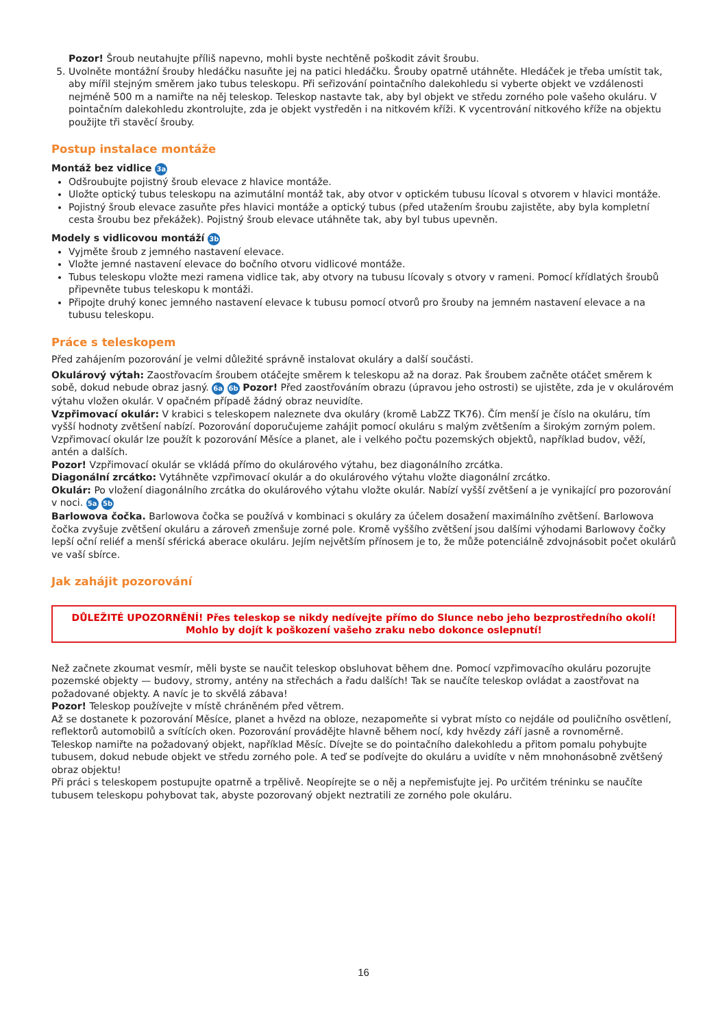Pozor! Šroub neutahujte příliš napevno, mohli byste nechtěně poškodit závit šroubu.
5. Uvolněte montážní šrouby hledáčku nasuňte jej na patici hledáčku. Šrouby opatrně utáhněte. Hledáček je třeba umístit tak, aby mířil stejným směrem jako tubus teleskopu. Při seřizování pointačního dalekohledu si vyberte objekt ve vzdálenosti nejméně 500 m a namiřte na něj teleskop. Teleskop nastavte tak, aby byl objekt ve středu zorného pole vašeho okuláru. V pointačním dalekohledu zkontrolujte, zda je objekt vystředěn i na nitkovém kříži. K vycentrování nitkového kříže na objektu použijte tři stavěcí šrouby.
Postup instalace montáže
Montáž bez vidlice 3a
Odšroubujte pojistný šroub elevace z hlavice montáže.
Uložte optický tubus teleskopu na azimutální montáž tak, aby otvor v optickém tubusu lícoval s otvorem v hlavici montáže.
Pojistný šroub elevace zasuňte přes hlavici montáže a optický tubus (před utažením šroubu zajistěte, aby byla kompletní cesta šroubu bez překážek). Pojistný šroub elevace utáhněte tak, aby byl tubus upevněn.
Modely s vidlicovou montáží 3b
Vyjměte šroub z jemného nastavení elevace.
Vložte jemné nastavení elevace do bočního otvoru vidlicové montáže.
Tubus teleskopu vložte mezi ramena vidlice tak, aby otvory na tubusu lícovaly s otvory v rameni. Pomocí křídlatých šroubů připevněte tubus teleskopu k montáži.
Připojte druhý konec jemného nastavení elevace k tubusu pomocí otvorů pro šrouby na jemném nastavení elevace a na tubusu teleskopu.
Práce s teleskopem
Před zahájením pozorování je velmi důležité správně instalovat okuláry a další součásti.
Okulárový výtah: Zaostřovacím šroubem otáčejte směrem k teleskopu až na doraz. Pak šroubem začněte otáčet směrem k sobě, dokud nebude obraz jasný. 6a 6b Pozor! Před zaostřováním obrazu (úpravou jeho ostrosti) se ujistěte, zda je v okulárovém výtahu vložen okulár. V opačném případě žádný obraz neuvidíte.
Vzpřimovací okulár: V krabici s teleskopem naleznete dva okuláry (kromě LabZZ TK76). Čím menší je číslo na okuláru, tím vyšší hodnoty zvětšení nabízí. Pozorování doporučujeme zahájit pomocí okuláru s malým zvětšením a širokým zorným polem. Vzpřimovací okulár lze použít k pozorování Měsíce a planet, ale i velkého počtu pozemských objektů, například budov, věží, antén a dalších.
Pozor! Vzpřimovací okulár se vkládá přímo do okulárového výtahu, bez diagonálního zrcátka.
Diagonální zrcátko: Vytáhněte vzpřimovací okulár a do okulárového výtahu vložte diagonální zrcátko.
Okulár: Po vložení diagonálního zrcátka do okulárového výtahu vložte okulár. Nabízí vyšší zvětšení a je vynikající pro pozorování v noci. 5a 5b
Barlowova čočka. Barlowova čočka se používá v kombinaci s okuláry za účelem dosažení maximálního zvětšení. Barlowova čočka zvyšuje zvětšení okuláru a zároveň zmenšuje zorné pole. Kromě vyššího zvětšení jsou dalšími výhodami Barlowovy čočky lepší oční reliéf a menší sférická aberace okuláru. Jejím největším přínosem je to, že může potenciálně zdvojnásobit počet okulárů ve vaší sbírce.
Jak zahájit pozorování
DŮLEŽITÉ UPOZORNĚNÍ! Přes teleskop se nikdy nedívejte přímo do Slunce nebo jeho bezprostředního okolí!
Mohlo by dojít k poškození vašeho zraku nebo dokonce oslepnutí!
Než začnete zkoumat vesmír, měli byste se naučit teleskop obsluhovat během dne. Pomocí vzpřimovacího okuláru pozorujte pozemské objekty — budovy, stromy, antény na střechách a řadu dalších! Tak se naučíte teleskop ovládat a zaostřovat na požadované objekty. A navíc je to skvělá zábava!
Pozor! Teleskop používejte v místě chráněném před větrem.
Až se dostanete k pozorování Měsíce, planet a hvězd na obloze, nezapomeňte si vybrat místo co nejdále od pouličního osvětlení, reflektorů automobilů a svítících oken. Pozorování provádějte hlavně během nocí, kdy hvězdy září jasně a rovnoměrně.
Teleskop namiřte na požadovaný objekt, například Měsíc. Dívejte se do pointačního dalekohledu a přitom pomalu pohybujte tubusem, dokud nebude objekt ve středu zorného pole. A teď se podívejte do okuláru a uvidíte v něm mnohonásobně zvětšený obraz objektu!
Při práci s teleskopem postupujte opatrně a trpělivě. Neopírejte se o něj a nepřemisťujte jej. Po určitém tréninku se naučíte tubusem teleskopu pohybovat tak, abyste pozorovaný objekt neztratili ze zorného pole okuláru.
16